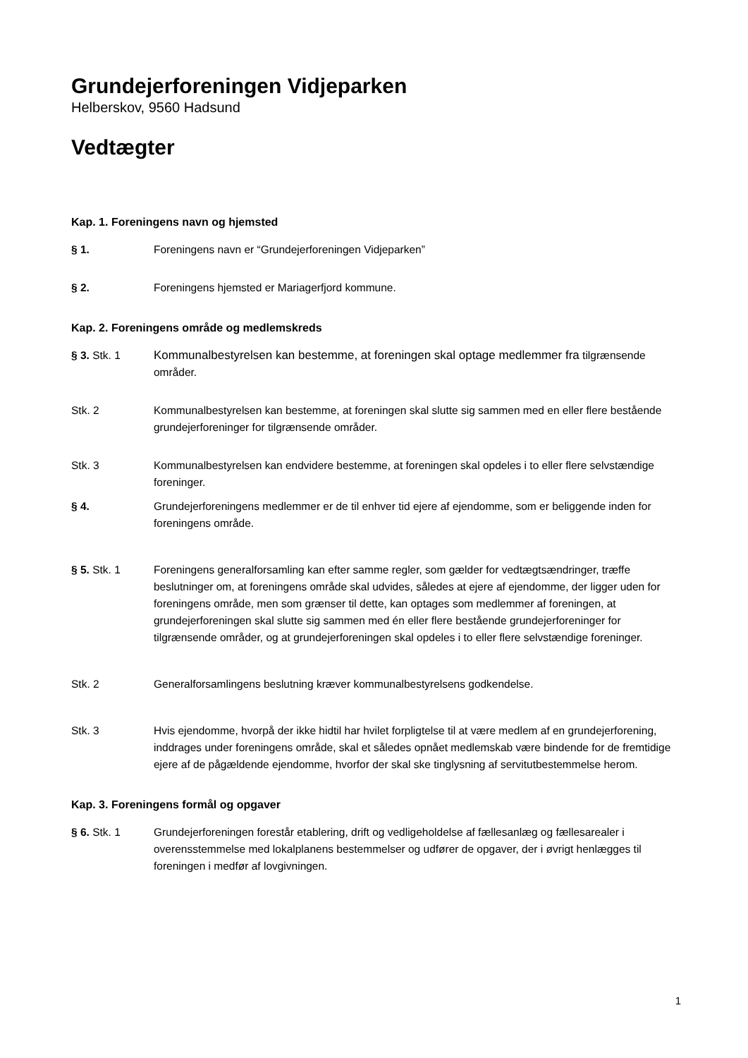Grundejerforeningen Vidjeparken
Helberskov, 9560 Hadsund
Vedtægter
Kap. 1. Foreningens navn og hjemsted
§ 1. Foreningens navn er “Grundejerforeningen Vidjeparken”
§ 2. Foreningens hjemsted er Mariagerfjord kommune.
Kap. 2. Foreningens område og medlemskreds
§ 3. Stk. 1 Kommunalbestyrelsen kan bestemme, at foreningen skal optage medlemmer fra tilgrænsende områder.
Stk. 2 Kommunalbestyrelsen kan bestemme, at foreningen skal slutte sig sammen med en eller flere bestående grundejerforeninger for tilgrænsende områder.
Stk. 3 Kommunalbestyrelsen kan endvidere bestemme, at foreningen skal opdeles i to eller flere selvstændige foreninger.
§ 4. Grundejerforeningens medlemmer er de til enhver tid ejere af ejendomme, som er beliggende inden for foreningens område.
§ 5. Stk. 1 Foreningens generalforsamling kan efter samme regler, som gælder for vedtægtsændringer, træffe beslutninger om, at foreningens område skal udvides, således at ejere af ejendomme, der ligger uden for foreningens område, men som grænser til dette, kan optages som medlemmer af foreningen, at grundejerforeningen skal slutte sig sammen med én eller flere bestående grundejerforeninger for tilgrænsende områder, og at grundejerforeningen skal opdeles i to eller flere selvstændige foreninger.
Stk. 2 Generalforsamlingens beslutning kræver kommunalbestyrelsens godkendelse.
Stk. 3 Hvis ejendomme, hvorpå der ikke hidtil har hvilet forpligtelse til at være medlem af en grundejerforening, inddrages under foreningens område, skal et således opnået medlemskab være bindende for de fremtidige ejere af de pågældende ejendomme, hvorfor der skal ske tinglysning af servitutbestemmelse herom.
Kap. 3. Foreningens formål og opgaver
§ 6. Stk. 1 Grundejerforeningen forestår etablering, drift og vedligeholdelse af fællesanlæg og fællesarealer i overensstemmelse med lokalplanens bestemmelser og udfører de opgaver, der i øvrigt henlægges til foreningen i medfør af lovgivningen.
1